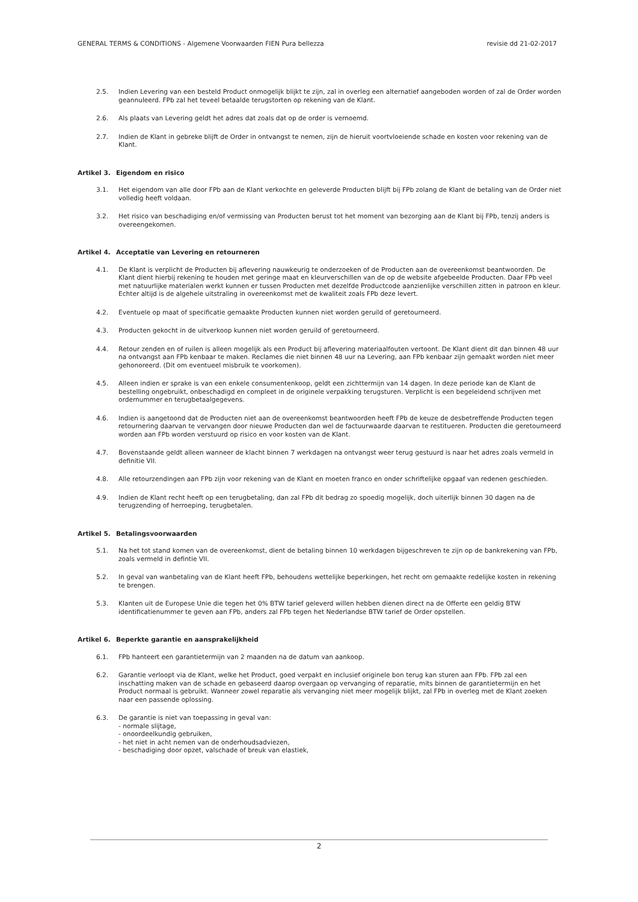GENERAL TERMS & CONDITIONS - Algemene Voorwaarden FIEN Pura bellezza revisie dd 21-02-2017
2.5. Indien Levering van een besteld Product onmogelijk blijkt te zijn, zal in overleg een alternatief aangeboden worden of zal de Order worden geannuleerd. FPb zal het teveel betaalde terugstorten op rekening van de Klant.
2.6. Als plaats van Levering geldt het adres dat zoals dat op de order is vernoemd.
2.7. Indien de Klant in gebreke blijft de Order in ontvangst te nemen, zijn de hieruit voortvloeiende schade en kosten voor rekening van de Klant.
Artikel 3. Eigendom en risico
3.1. Het eigendom van alle door FPb aan de Klant verkochte en geleverde Producten blijft bij FPb zolang de Klant de betaling van de Order niet volledig heeft voldaan.
3.2. Het risico van beschadiging en/of vermissing van Producten berust tot het moment van bezorging aan de Klant bij FPb, tenzij anders is overeengekomen.
Artikel 4. Acceptatie van Levering en retourneren
4.1. De Klant is verplicht de Producten bij aflevering nauwkeurig te onderzoeken of de Producten aan de overeenkomst beantwoorden. De Klant dient hierbij rekening te houden met geringe maat en kleurverschillen van de op de website afgebeelde Producten. Daar FPb veel met natuurlijke materialen werkt kunnen er tussen Producten met dezelfde Productcode aanzienlijke verschillen zitten in patroon en kleur. Echter altijd is de algehele uitstraling in overeenkomst met de kwaliteit zoals FPb deze levert.
4.2. Eventuele op maat of specificatie gemaakte Producten kunnen niet worden geruild of geretourneerd.
4.3. Producten gekocht in de uitverkoop kunnen niet worden geruild of geretourneerd.
4.4. Retour zenden en of ruilen is alleen mogelijk als een Product bij aflevering materiaalfouten vertoont. De Klant dient dit dan binnen 48 uur na ontvangst aan FPb kenbaar te maken. Reclames die niet binnen 48 uur na Levering, aan FPb kenbaar zijn gemaakt worden niet meer gehonoreerd. (Dit om eventueel misbruik te voorkomen).
4.5. Alleen indien er sprake is van een enkele consumentenkoop, geldt een zichttermijn van 14 dagen. In deze periode kan de Klant de bestelling ongebruikt, onbeschadigd en compleet in de originele verpakking terugsturen. Verplicht is een begeleidend schrijven met ordernummer en terugbetaalgegevens.
4.6. Indien is aangetoond dat de Producten niet aan de overeenkomst beantwoorden heeft FPb de keuze de desbetreffende Producten tegen retournering daarvan te vervangen door nieuwe Producten dan wel de factuurwaarde daarvan te restitueren. Producten die geretourneerd worden aan FPb worden verstuurd op risico en voor kosten van de Klant.
4.7. Bovenstaande geldt alleen wanneer de klacht binnen 7 werkdagen na ontvangst weer terug gestuurd is naar het adres zoals vermeld in definitie VII.
4.8. Alle retourzendingen aan FPb zijn voor rekening van de Klant en moeten franco en onder schriftelijke opgaaf van redenen geschieden.
4.9. Indien de Klant recht heeft op een terugbetaling, dan zal FPb dit bedrag zo spoedig mogelijk, doch uiterlijk binnen 30 dagen na de terugzending of herroeping, terugbetalen.
Artikel 5. Betalingsvoorwaarden
5.1. Na het tot stand komen van de overeenkomst, dient de betaling binnen 10 werkdagen bijgeschreven te zijn op de bankrekening van FPb, zoals vermeld in defintie VII.
5.2. In geval van wanbetaling van de Klant heeft FPb, behoudens wettelijke beperkingen, het recht om gemaakte redelijke kosten in rekening te brengen.
5.3. Klanten uit de Europese Unie die tegen het 0% BTW tarief geleverd willen hebben dienen direct na de Offerte een geldig BTW identificatienummer te geven aan FPb, anders zal FPb tegen het Nederlandse BTW tarief de Order opstellen.
Artikel 6. Beperkte garantie en aansprakelijkheid
6.1. FPb hanteert een garantietermijn van 2 maanden na de datum van aankoop.
6.2. Garantie verloopt via de Klant, welke het Product, goed verpakt en inclusief originele bon terug kan sturen aan FPb. FPb zal een inschatting maken van de schade en gebaseerd daarop overgaan op vervanging of reparatie, mits binnen de garantietermijn en het Product normaal is gebruikt. Wanneer zowel reparatie als vervanging niet meer mogelijk blijkt, zal FPb in overleg met de Klant zoeken naar een passende oplossing.
6.3. De garantie is niet van toepassing in geval van:
- normale slijtage,
- onoordeelkundig gebruiken,
- het niet in acht nemen van de onderhoudsadviezen,
- beschadiging door opzet, valschade of breuk van elastiek,
2